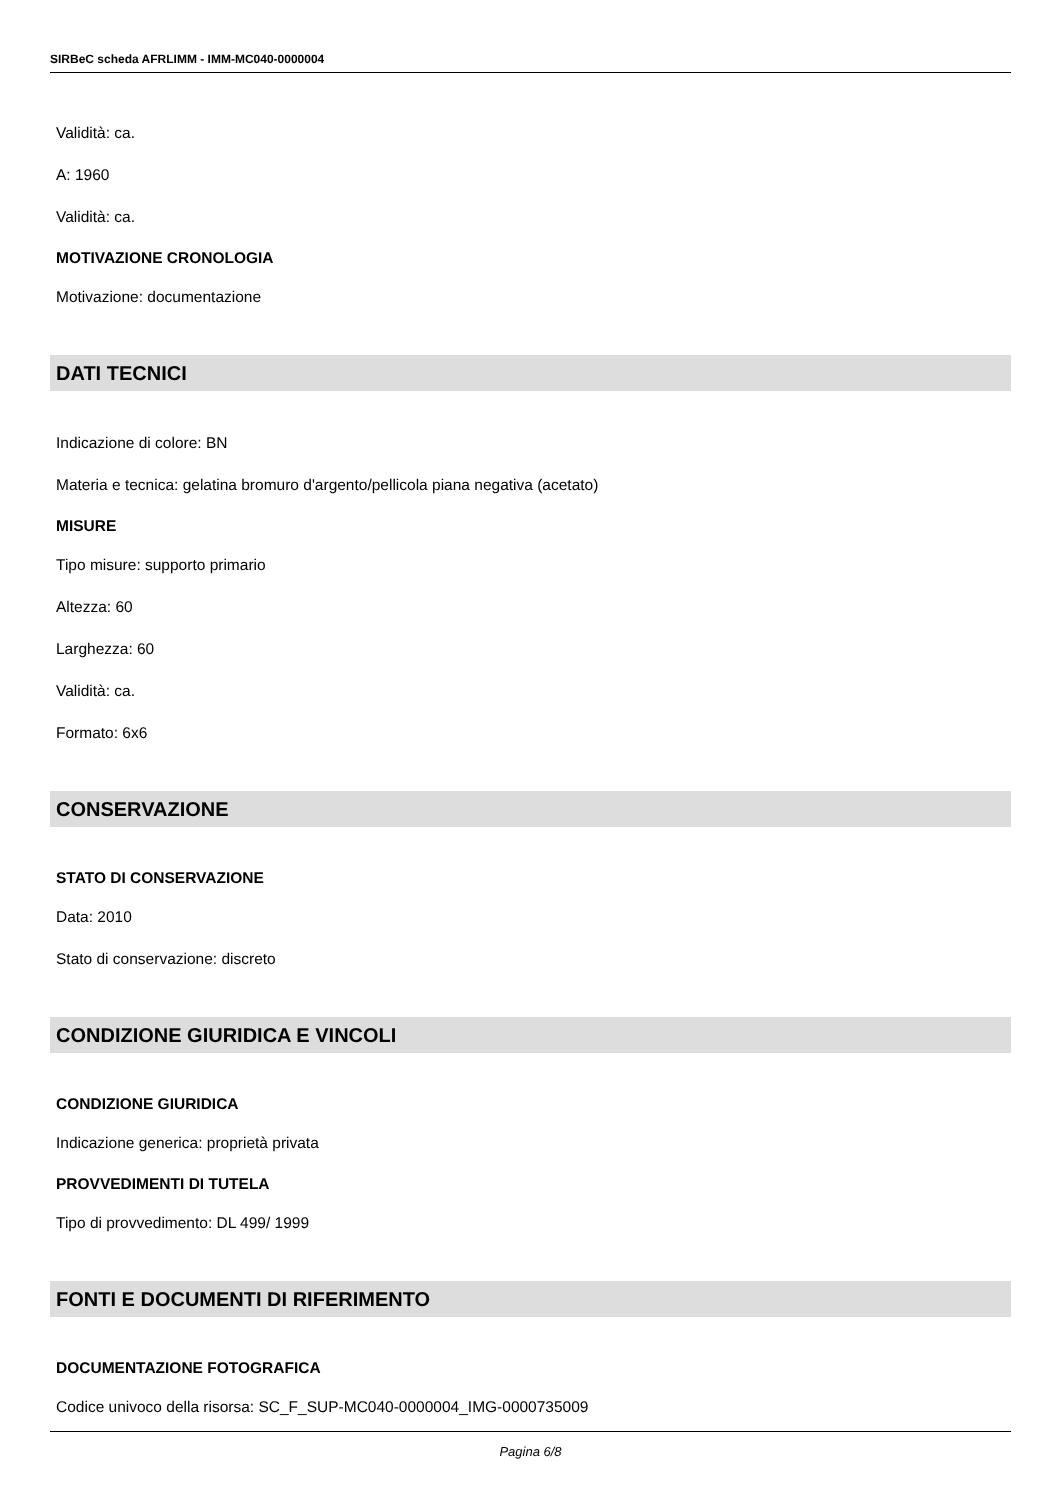SIRBeC scheda AFRLIMM - IMM-MC040-0000004
Validità: ca.
A: 1960
Validità: ca.
MOTIVAZIONE CRONOLOGIA
Motivazione: documentazione
DATI TECNICI
Indicazione di colore: BN
Materia e tecnica: gelatina bromuro d'argento/pellicola piana negativa (acetato)
MISURE
Tipo misure: supporto primario
Altezza: 60
Larghezza: 60
Validità: ca.
Formato: 6x6
CONSERVAZIONE
STATO DI CONSERVAZIONE
Data: 2010
Stato di conservazione: discreto
CONDIZIONE GIURIDICA E VINCOLI
CONDIZIONE GIURIDICA
Indicazione generica: proprietà privata
PROVVEDIMENTI DI TUTELA
Tipo di provvedimento: DL 499/ 1999
FONTI E DOCUMENTI DI RIFERIMENTO
DOCUMENTAZIONE FOTOGRAFICA
Codice univoco della risorsa: SC_F_SUP-MC040-0000004_IMG-0000735009
Pagina 6/8